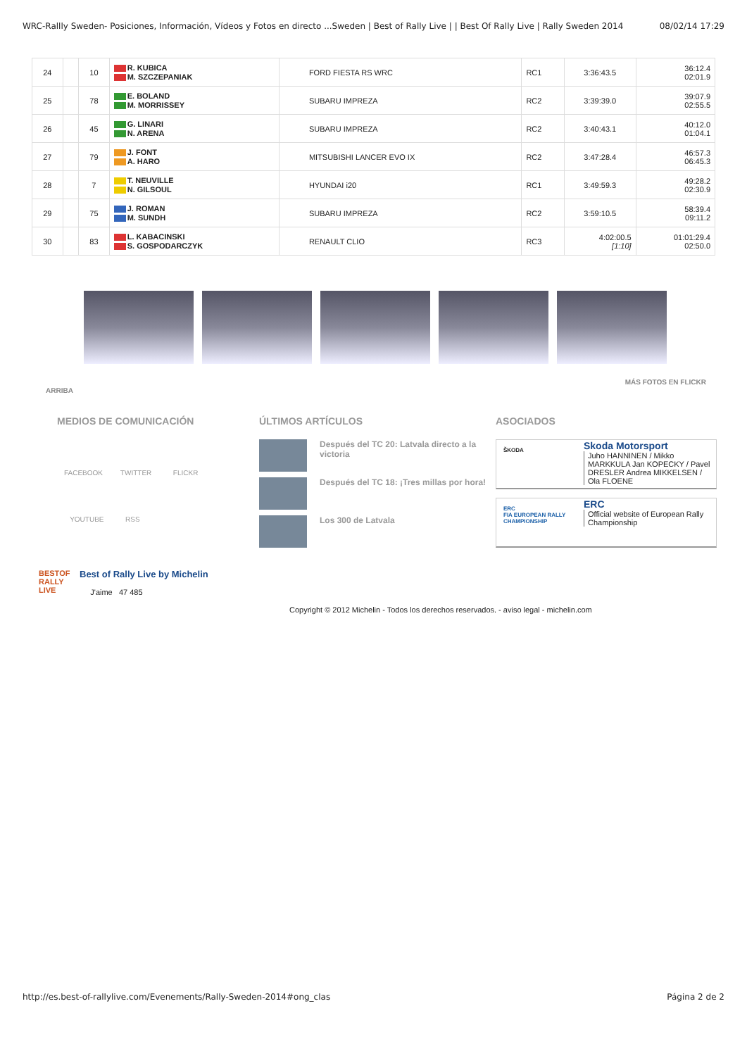WRC-Rallly Sweden- Posiciones, Información, Vídeos y Fotos en directo ...Sweden | Best of Rally Live | | Best Of Rally Live | Rally Sweden 2014 08/02/14 17:29
| 24 | | 10 | R. KUBICA M. SZCZEPANIAK | FORD FIESTA RS WRC | RC1 | 3:36:43.5 | 36:12.4 02:01.9 |
| 25 | | 78 | E. BOLAND M. MORRISSEY | SUBARU IMPREZA | RC2 | 3:39:39.0 | 39:07.9 02:55.5 |
| 26 | | 45 | G. LINARI N. ARENA | SUBARU IMPREZA | RC2 | 3:40:43.1 | 40:12.0 01:04.1 |
| 27 | | 79 | J. FONT A. HARO | MITSUBISHI LANCER EVO IX | RC2 | 3:47:28.4 | 46:57.3 06:45.3 |
| 28 | | 7 | T. NEUVILLE N. GILSOUL | HYUNDAI i20 | RC1 | 3:49:59.3 | 49:28.2 02:30.9 |
| 29 | | 75 | J. ROMAN M. SUNDH | SUBARU IMPREZA | RC2 | 3:59:10.5 | 58:39.4 09:11.2 |
| 30 | | 83 | L. KABACINSKI S. GOSPODARCZYK | RENAULT CLIO | RC3 | 4:02:00.5 [1:10] | 01:01:29.4 02:50.0 |
ARRIBA MÁS FOTOS EN FLICKR
MEDIOS DE COMUNICACIÓN
FACEBOOK TWITTER FLICKR
YOUTUBE RSS
ÚLTIMOS ARTÍCULOS
Después del TC 20: Latvala directo a la victoria
Después del TC 18: ¡Tres millas por hora!
Los 300 de Latvala
ASOCIADOS
ŠKODA
Skoda Motorsport
Juho HANNINEN / Mikko MARKKULA Jan KOPECKY / Pavel DRESLER Andrea MIKKELSEN / Ola FLOENE
ERC
FIA EUROPEAN RALLY CHAMPIONSHIP
ERC
Official website of European Rally Championship
BESTOF RALLY LIVE
Best of Rally Live by Michelin
J'aime 47 485
Copyright © 2012 Michelin - Todos los derechos reservados. - aviso legal - michelin.com
http://es.best-of-rallylive.com/Evenements/Rally-Sweden-2014#ong_clas Página 2 de 2